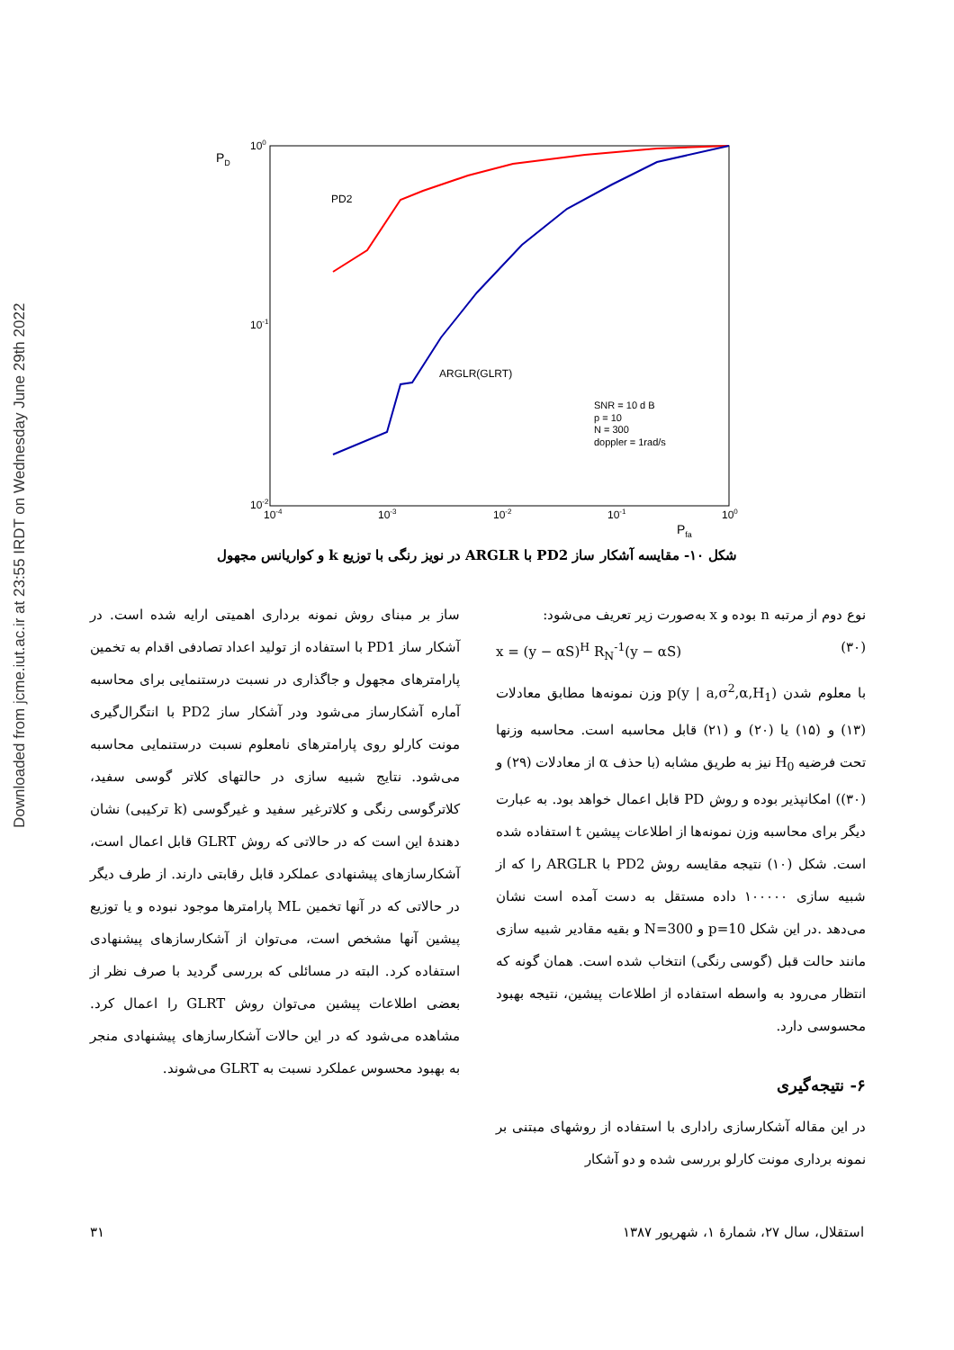Downloaded from jcme.iut.ac.ir at 23:55 IRDT on Wednesday June 29th 2022
PD
100
10-1
10-2
10-4
10-3
10-2
10-1
100
Pfa
PD2
ARGLR(GLRT)
SNR = 10 d B
p = 10
N = 300
doppler = 1rad/s
شکل ۱۰- مقایسه آشکار ساز PD2 با ARGLR در نویز رنگی با توزیع k و کواریانس مجهول
نوع دوم از مرتبه n بوده و x به‌صورت زیر تعریف می‌شود:
x = (y − αS)<sup>H</sup> R<sub>N</sub><sup>-1</sup>(y − αS) (۳۰)
با معلوم شدن p(y | a,σ<sup>2</sup>,α,H<sub>1</sub>) وزن نمونه‌ها مطابق معادلات (۱۳) و (۱۵) یا (۲۰) و (۲۱) قابل محاسبه است. محاسبه وزنها تحت فرضیه H<sub>0</sub> نیز به طریق مشابه (با حذف α از معادلات (۲۹) و (۳۰)) امکانپذیر بوده و روش PD قابل اعمال خواهد بود. به عبارت دیگر برای محاسبه وزن نمونه‌ها از اطلاعات پیشین t استفاده شده است. شکل (۱۰) نتیجه مقایسه روش PD2 با ARGLR را که از شبیه سازی ۱۰۰۰۰۰ داده مستقل به دست آمده است نشان می‌دهد .در این شکل p=10 و N=300 و بقیه مقادیر شبیه سازی مانند حالت قبل (گوسی رنگی) انتخاب شده است. همان گونه که انتظار می‌رود به واسطه استفاده از اطلاعات پیشین، نتیجه بهبود محسوسی دارد.
۶- نتیجه‌گیری
در این مقاله آشکارسازی راداری با استفاده از روشهای مبتنی بر نمونه برداری مونت کارلو بررسی شده و دو آشکار
ساز بر مبنای روش نمونه برداری اهمیتی ارایه شده است. در آشکار ساز PD1 با استفاده از تولید اعداد تصادفی اقدام به تخمین پارامترهای مجهول و جاگذاری در نسبت درستنمایی برای محاسبه آماره آشکارساز می‌شود ودر آشکار ساز PD2 با انتگرال‌گیری مونت کارلو روی پارامترهای نامعلوم نسبت درستنمایی محاسبه می‌شود. نتایج شبیه سازی در حالتهای کلاتر گوسی سفید، کلاترگوسی رنگی و کلاترغیر سفید و غیرگوسی (k ترکیبی) نشان دهندهٔ این است که در حالاتی که روش GLRT قابل اعمال است، آشکارسازهای پیشنهادی عملکرد قابل رقابتی دارند. از طرف دیگر در حالاتی که در آنها تخمین ML پارامترها موجود نبوده و یا توزیع پیشین آنها مشخص است، می‌توان از آشکارسازهای پیشنهادی استفاده کرد. البته در مسائلی که بررسی گردید با صرف نظر از بعضی اطلاعات پیشین می‌توان روش GLRT را اعمال کرد. مشاهده می‌شود که در این حالات آشکارسازهای پیشنهادی منجر به بهبود محسوس عملکرد نسبت به GLRT می‌شوند.
استقلال، سال ۲۷، شمارهٔ ۱، شهریور ۱۳۸۷ ۳۱